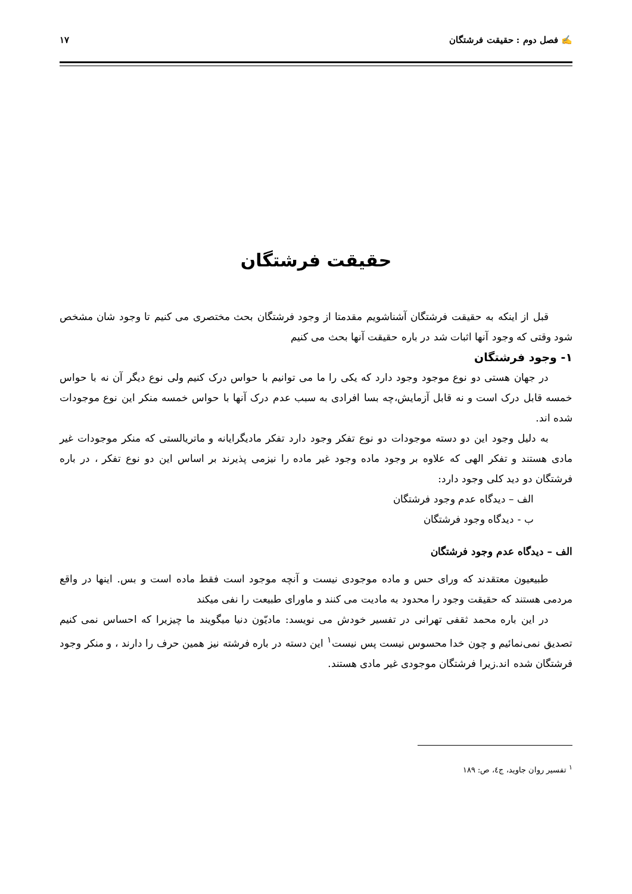✍ فصل دوم : حقیقت فرشتگان ۱۷
حقیقت فرشتگان
قبل از اینکه به حقیقت فرشتگان آشناشویم مقدمتا از وجود فرشتگان بحث مختصری می کنیم تا وجود شان مشخص شود وقتی که وجود آنها اثبات شد در باره حقیقت آنها بحث می کنیم
۱- وجود فرشتگان
در جهان هستی دو نوع موجود وجود دارد که یکی را ما می توانیم با حواس درک کنیم ولی نوع دیگر آن نه با حواس خمسه قابل درک است و نه قابل آزمایش،چه بسا افرادی به سبب عدم درک آنها با حواس خمسه منکر این نوع موجودات شده اند.
به دلیل وجود این دو دسته موجودات دو نوع تفکر وجود دارد تفکر مادیگرایانه و ماتریالستی که منکر موجودات غیر مادی هستند و تفکر الهی که علاوه بر وجود ماده وجود غیر ماده را نیزمی پذیرند بر اساس این دو نوع تفکر ، در باره فرشتگان دو دید کلی وجود دارد:
الف – دیدگاه عدم وجود فرشتگان
ب - دیدگاه وجود فرشتگان
الف – دیدگاه عدم وجود فرشتگان
طبیعیون معتقدند که ورای حس و ماده موجودی نیست و آنچه موجود است فقط ماده است و بس. اینها در واقع مردمی هستند که حقیقت وجود را محدود به مادیت می کنند و ماورای طبیعت را نفی میکند
در این باره محمد ثقفی تهرانی در تفسیر خودش می نویسد: مادیّون دنیا میگویند ما چیزیرا که احساس نمی کنیم تصدیق نمی‌نمائیم و چون خدا محسوس نیست پس نیست<sup>۱</sup> این دسته در باره فرشته نیز همین حرف را دارند ، و منکر وجود فرشتگان شده اند.زیرا فرشتگان موجودی غیر مادی هستند.
<sup>۱</sup> تفسیر روان جاوید، ج٤، ص: ۱۸۹